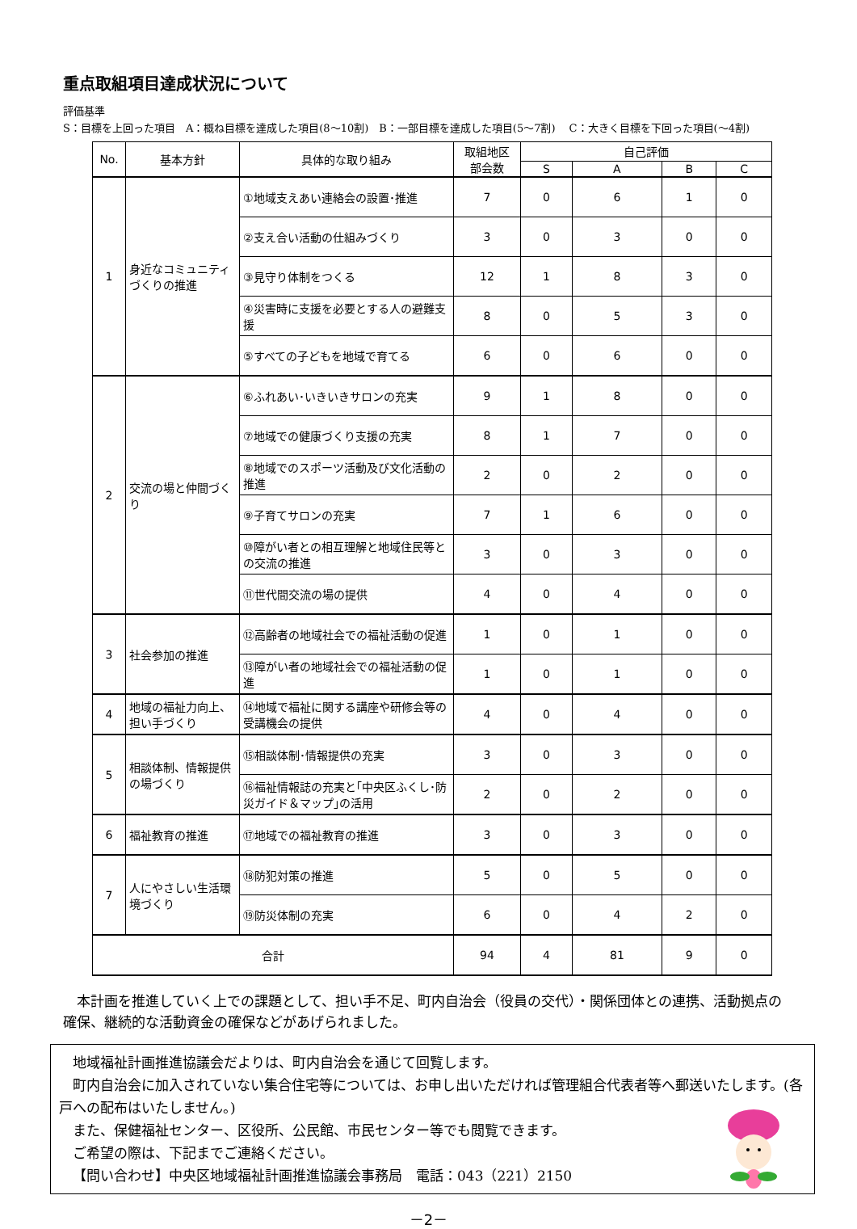重点取組項目達成状況について
評価基準
S：目標を上回った項目　A：概ね目標を達成した項目(8～10割)　B：一部目標を達成した項目(5～7割)　 C：大きく目標を下回った項目(～4割)
| No. | 基本方針 | 具体的な取り組み | 取組地区 部会数 | 自己評価 | | | |
| --- | --- | --- | --- | --- | --- | --- | --- |
| | | | | S | A | B | C |
| 1 | 身近なコミュニティづくりの推進 | ①地域支えあい連絡会の設置･推進 | 7 | 0 | 6 | 1 | 0 |
| | | ②支え合い活動の仕組みづくり | 3 | 0 | 3 | 0 | 0 |
| | | ③見守り体制をつくる | 12 | 1 | 8 | 3 | 0 |
| | | ④災害時に支援を必要とする人の避難支援 | 8 | 0 | 5 | 3 | 0 |
| | | ⑤すべての子どもを地域で育てる | 6 | 0 | 6 | 0 | 0 |
| 2 | 交流の場と仲間づくり | ⑥ふれあい･いきいきサロンの充実 | 9 | 1 | 8 | 0 | 0 |
| | | ⑦地域での健康づくり支援の充実 | 8 | 1 | 7 | 0 | 0 |
| | | ⑧地域でのスポーツ活動及び文化活動の推進 | 2 | 0 | 2 | 0 | 0 |
| | | ⑨子育てサロンの充実 | 7 | 1 | 6 | 0 | 0 |
| | | ⑩障がい者との相互理解と地域住民等との交流の推進 | 3 | 0 | 3 | 0 | 0 |
| | | ⑪世代間交流の場の提供 | 4 | 0 | 4 | 0 | 0 |
| 3 | 社会参加の推進 | ⑫高齢者の地域社会での福祉活動の促進 | 1 | 0 | 1 | 0 | 0 |
| | | ⑬障がい者の地域社会での福祉活動の促進 | 1 | 0 | 1 | 0 | 0 |
| 4 | 地域の福祉力向上、担い手づくり | ⑭地域で福祉に関する講座や研修会等の受講機会の提供 | 4 | 0 | 4 | 0 | 0 |
| 5 | 相談体制、情報提供の場づくり | ⑮相談体制･情報提供の充実 | 3 | 0 | 3 | 0 | 0 |
| | | ⑯福祉情報誌の充実と｢中央区ふくし･防災ガイド＆マップ｣の活用 | 2 | 0 | 2 | 0 | 0 |
| 6 | 福祉教育の推進 | ⑰地域での福祉教育の推進 | 3 | 0 | 3 | 0 | 0 |
| 7 | 人にやさしい生活環境づくり | ⑱防犯対策の推進 | 5 | 0 | 5 | 0 | 0 |
| | | ⑲防災体制の充実 | 6 | 0 | 4 | 2 | 0 |
| 合計 | | | 94 | 4 | 81 | 9 | 0 |
本計画を推進していく上での課題として、担い手不足、町内自治会（役員の交代）・関係団体との連携、活動拠点の確保、継続的な活動資金の確保などがあげられました。
地域福祉計画推進協議会だよりは、町内自治会を通じて回覧します。
町内自治会に加入されていない集合住宅等については、お申し出いただければ管理組合代表者等へ郵送いたします。(各戸への配布はいたしません。)
また、保健福祉センター、区役所、公民館、市民センター等でも閲覧できます。
ご希望の際は、下記までご連絡ください。
【問い合わせ】中央区地域福祉計画推進協議会事務局　電話：043（221）2150
－2－